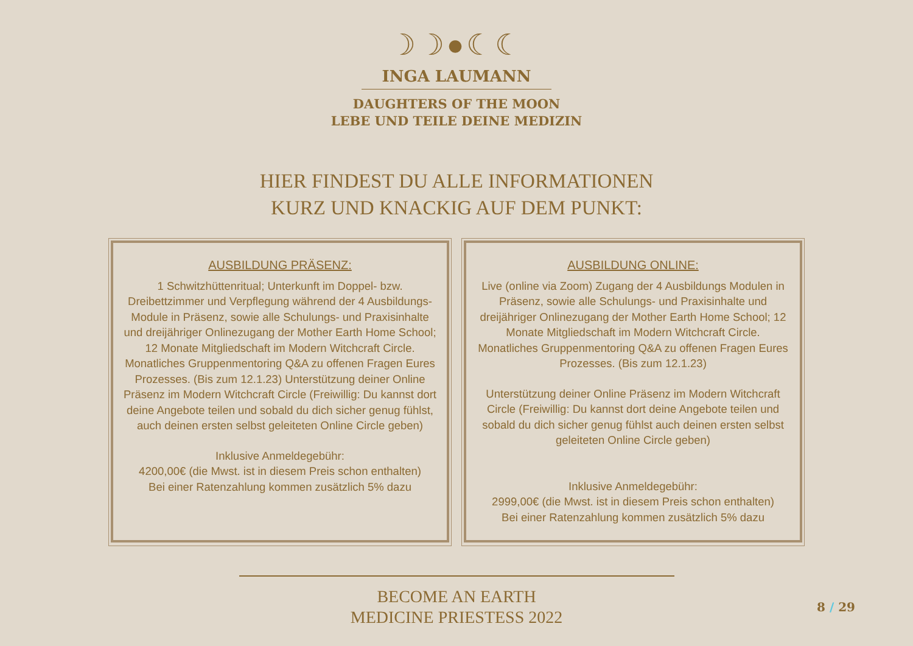☽☽●☾☾
INGA LAUMANN
DAUGHTERS OF THE MOON
LEBE UND TEILE DEINE MEDIZIN
HIER FINDEST DU ALLE INFORMATIONEN
KURZ UND KNACKIG AUF DEM PUNKT:
AUSBILDUNG PRÄSENZ:
1 Schwitzhüttenritual; Unterkunft im Doppel- bzw. Dreibettzimmer und Verpflegung während der 4 Ausbildungs-Module in Präsenz, sowie alle Schulungs- und Praxisinhalte und dreijähriger Onlinezugang der Mother Earth Home School; 12 Monate Mitgliedschaft im Modern Witchcraft Circle. Monatliches Gruppenmentoring Q&A zu offenen Fragen Eures Prozesses. (Bis zum 12.1.23) Unterstützung deiner Online Präsenz im Modern Witchcraft Circle (Freiwillig: Du kannst dort deine Angebote teilen und sobald du dich sicher genug fühlst, auch deinen ersten selbst geleiteten Online Circle geben)
Inklusive Anmeldegebühr:
4200,00€ (die Mwst. ist in diesem Preis schon enthalten)
Bei einer Ratenzahlung kommen zusätzlich 5% dazu
AUSBILDUNG ONLINE:
Live (online via Zoom) Zugang der 4 Ausbildungs Modulen in Präsenz, sowie alle Schulungs- und Praxisinhalte und dreijähriger Onlinezugang der Mother Earth Home School; 12 Monate Mitgliedschaft im Modern Witchcraft Circle. Monatliches Gruppenmentoring Q&A zu offenen Fragen Eures Prozesses. (Bis zum 12.1.23)
Unterstützung deiner Online Präsenz im Modern Witchcraft Circle (Freiwillig: Du kannst dort deine Angebote teilen und sobald du dich sicher genug fühlst auch deinen ersten selbst geleiteten Online Circle geben)
Inklusive Anmeldegebühr:
2999,00€ (die Mwst. ist in diesem Preis schon enthalten)
Bei einer Ratenzahlung kommen zusätzlich 5% dazu
BECOME AN EARTH
MEDICINE PRIESTESS 2022
8 / 29